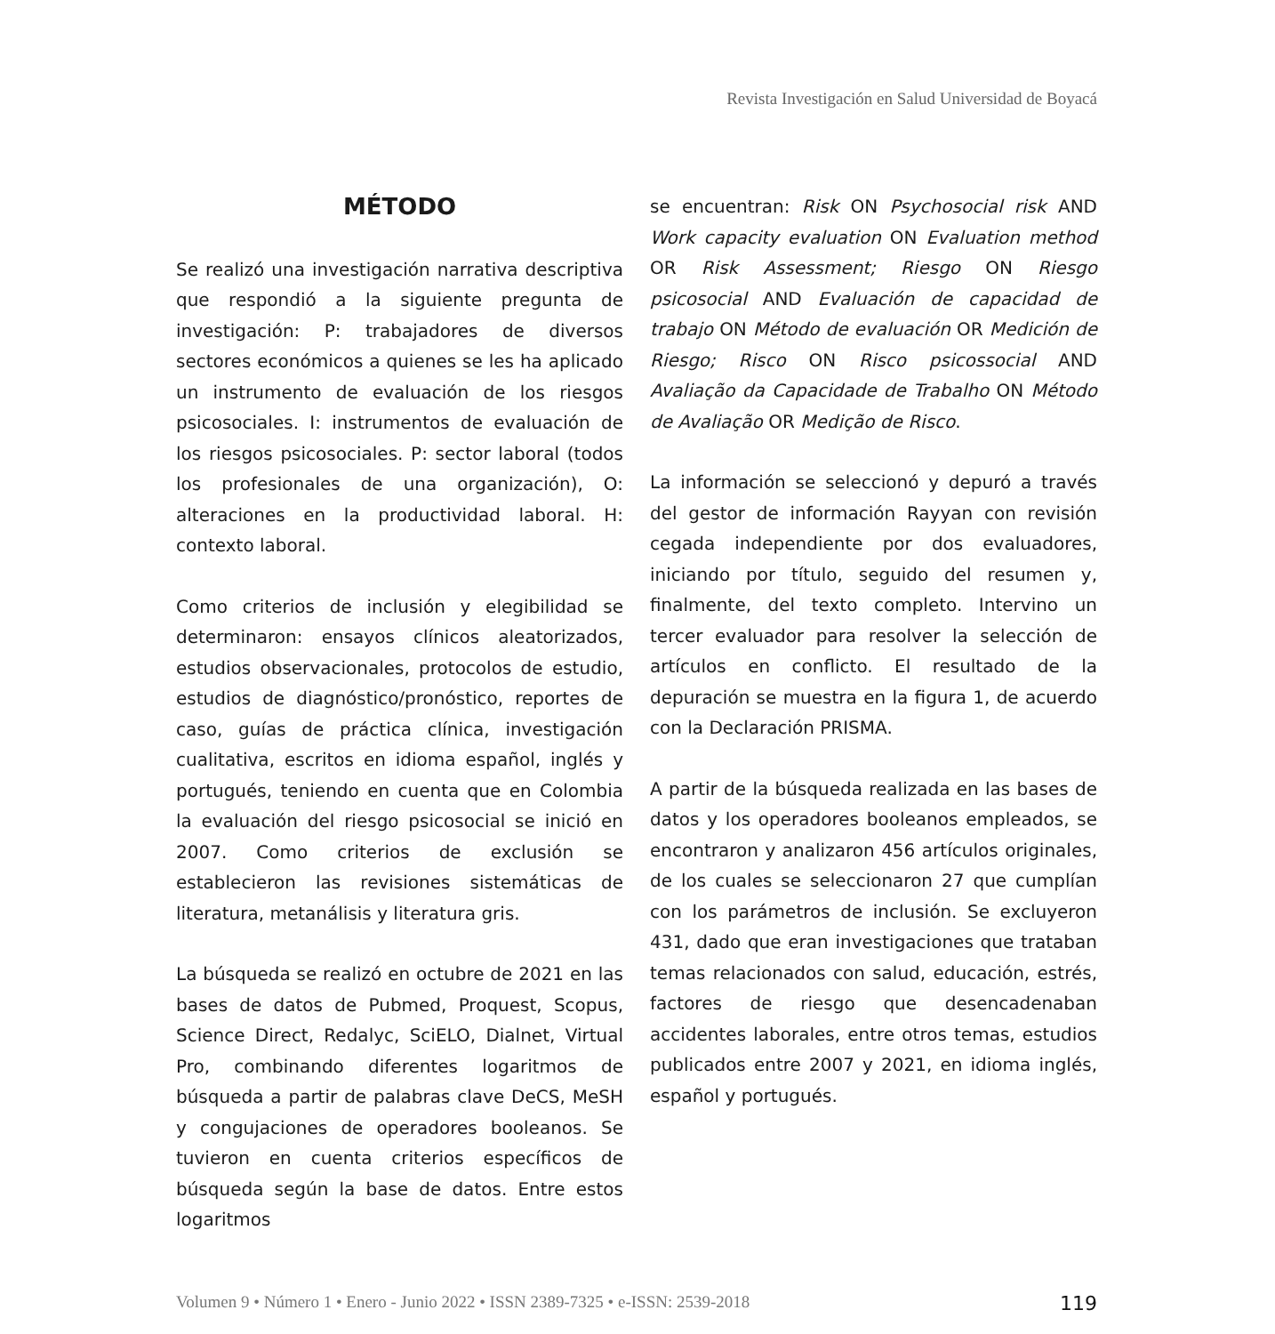Revista Investigación en Salud Universidad de Boyacá
MÉTODO
Se realizó una investigación narrativa descriptiva que respondió a la siguiente pregunta de investigación: P: trabajadores de diversos sectores económicos a quienes se les ha aplicado un instrumento de evaluación de los riesgos psicosociales. I: instrumentos de evaluación de los riesgos psicosociales. P: sector laboral (todos los profesionales de una organización), O: alteraciones en la productividad laboral. H: contexto laboral.
Como criterios de inclusión y elegibilidad se determinaron: ensayos clínicos aleatorizados, estudios observacionales, protocolos de estudio, estudios de diagnóstico/pronóstico, reportes de caso, guías de práctica clínica, investigación cualitativa, escritos en idioma español, inglés y portugués, teniendo en cuenta que en Colombia la evaluación del riesgo psicosocial se inició en 2007. Como criterios de exclusión se establecieron las revisiones sistemáticas de literatura, metanálisis y literatura gris.
La búsqueda se realizó en octubre de 2021 en las bases de datos de Pubmed, Proquest, Scopus, Science Direct, Redalyc, SciELO, Dialnet, Virtual Pro, combinando diferentes logaritmos de búsqueda a partir de palabras clave DeCS, MeSH y congujaciones de operadores booleanos. Se tuvieron en cuenta criterios específicos de búsqueda según la base de datos. Entre estos logaritmos
se encuentran: Risk ON Psychosocial risk AND Work capacity evaluation ON Evaluation method OR Risk Assessment; Riesgo ON Riesgo psicosocial AND Evaluación de capacidad de trabajo ON Método de evaluación OR Medición de Riesgo; Risco ON Risco psicossocial AND Avaliação da Capacidade de Trabalho ON Método de Avaliação OR Medição de Risco.
La información se seleccionó y depuró a través del gestor de información Rayyan con revisión cegada independiente por dos evaluadores, iniciando por título, seguido del resumen y, finalmente, del texto completo. Intervino un tercer evaluador para resolver la selección de artículos en conflicto. El resultado de la depuración se muestra en la figura 1, de acuerdo con la Declaración PRISMA.
A partir de la búsqueda realizada en las bases de datos y los operadores booleanos empleados, se encontraron y analizaron 456 artículos originales, de los cuales se seleccionaron 27 que cumplían con los parámetros de inclusión. Se excluyeron 431, dado que eran investigaciones que trataban temas relacionados con salud, educación, estrés, factores de riesgo que desencadenaban accidentes laborales, entre otros temas, estudios publicados entre 2007 y 2021, en idioma inglés, español y portugués.
Volumen 9 • Número 1 • Enero - Junio 2022 • ISSN 2389-7325 • e-ISSN: 2539-2018 119